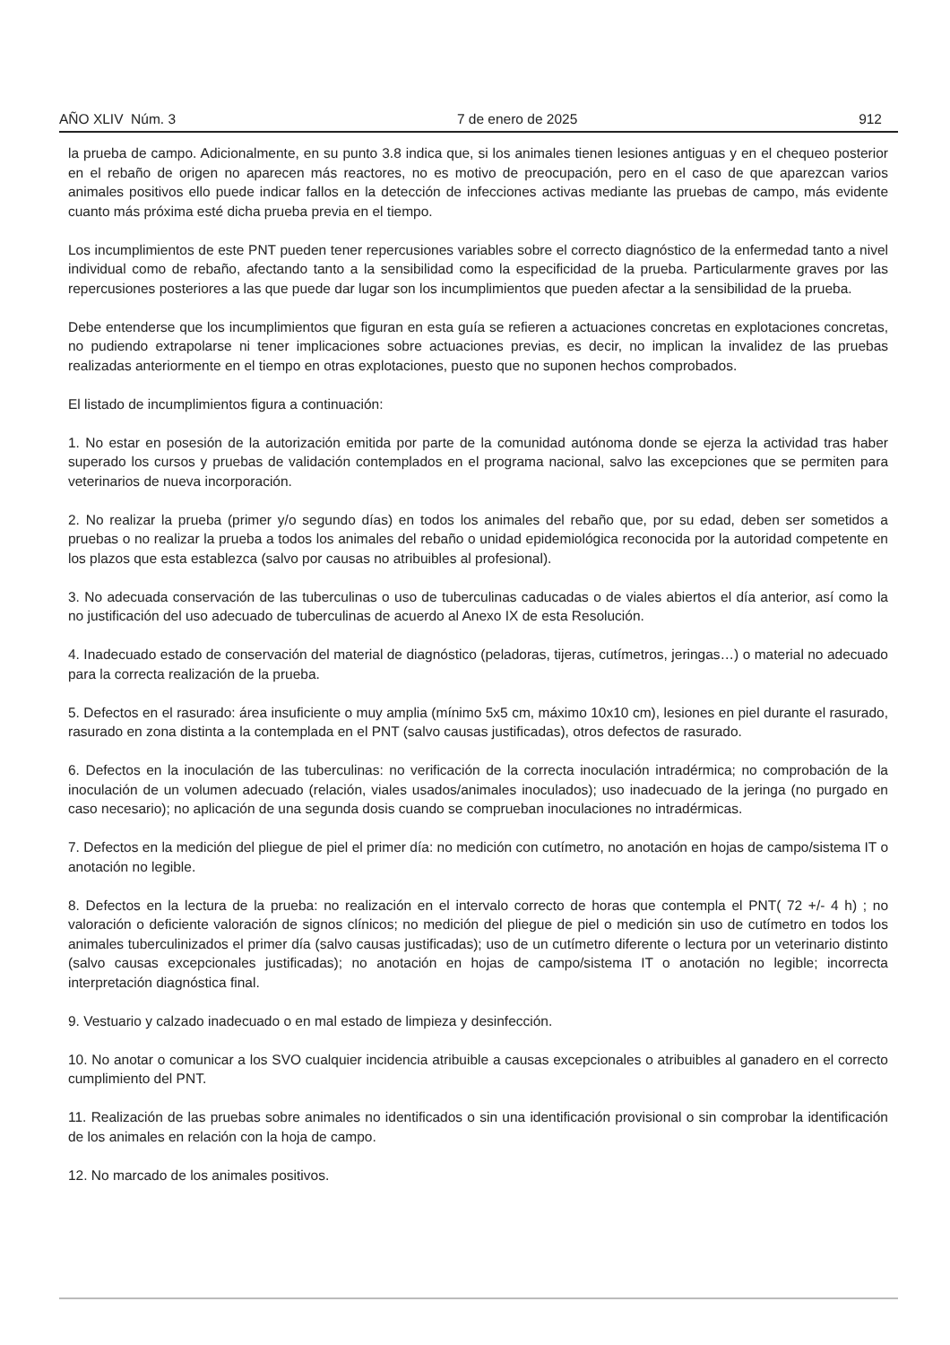AÑO XLIV Núm. 3 7 de enero de 2025 912
la prueba de campo. Adicionalmente, en su punto 3.8 indica que, si los animales tienen lesiones antiguas y en el chequeo posterior en el rebaño de origen no aparecen más reactores, no es motivo de preocupación, pero en el caso de que aparezcan varios animales positivos ello puede indicar fallos en la detección de infecciones activas mediante las pruebas de campo, más evidente cuanto más próxima esté dicha prueba previa en el tiempo.
Los incumplimientos de este PNT pueden tener repercusiones variables sobre el correcto diagnóstico de la enfermedad tanto a nivel individual como de rebaño, afectando tanto a la sensibilidad como la especificidad de la prueba. Particularmente graves por las repercusiones posteriores a las que puede dar lugar son los incumplimientos que pueden afectar a la sensibilidad de la prueba.
Debe entenderse que los incumplimientos que figuran en esta guía se refieren a actuaciones concretas en explotaciones concretas, no pudiendo extrapolarse ni tener implicaciones sobre actuaciones previas, es decir, no implican la invalidez de las pruebas realizadas anteriormente en el tiempo en otras explotaciones, puesto que no suponen hechos comprobados.
El listado de incumplimientos figura a continuación:
1. No estar en posesión de la autorización emitida por parte de la comunidad autónoma donde se ejerza la actividad tras haber superado los cursos y pruebas de validación contemplados en el programa nacional, salvo las excepciones que se permiten para veterinarios de nueva incorporación.
2. No realizar la prueba (primer y/o segundo días) en todos los animales del rebaño que, por su edad, deben ser sometidos a pruebas o no realizar la prueba a todos los animales del rebaño o unidad epidemiológica reconocida por la autoridad competente en los plazos que esta establezca (salvo por causas no atribuibles al profesional).
3. No adecuada conservación de las tuberculinas o uso de tuberculinas caducadas o de viales abiertos el día anterior, así como la no justificación del uso adecuado de tuberculinas de acuerdo al Anexo IX de esta Resolución.
4. Inadecuado estado de conservación del material de diagnóstico (peladoras, tijeras, cutímetros, jeringas…) o material no adecuado para la correcta realización de la prueba.
5. Defectos en el rasurado: área insuficiente o muy amplia (mínimo 5x5 cm, máximo 10x10 cm), lesiones en piel durante el rasurado, rasurado en zona distinta a la contemplada en el PNT (salvo causas justificadas), otros defectos de rasurado.
6. Defectos en la inoculación de las tuberculinas: no verificación de la correcta inoculación intradérmica; no comprobación de la inoculación de un volumen adecuado (relación, viales usados/animales inoculados); uso inadecuado de la jeringa (no purgado en caso necesario); no aplicación de una segunda dosis cuando se comprueban inoculaciones no intradérmicas.
7. Defectos en la medición del pliegue de piel el primer día: no medición con cutímetro, no anotación en hojas de campo/sistema IT o anotación no legible.
8. Defectos en la lectura de la prueba: no realización en el intervalo correcto de horas que contempla el PNT( 72 +/- 4 h) ; no valoración o deficiente valoración de signos clínicos; no medición del pliegue de piel o medición sin uso de cutímetro en todos los animales tuberculinizados el primer día (salvo causas justificadas); uso de un cutímetro diferente o lectura por un veterinario distinto (salvo causas excepcionales justificadas); no anotación en hojas de campo/sistema IT o anotación no legible; incorrecta interpretación diagnóstica final.
9. Vestuario y calzado inadecuado o en mal estado de limpieza y desinfección.
10. No anotar o comunicar a los SVO cualquier incidencia atribuible a causas excepcionales o atribuibles al ganadero en el correcto cumplimiento del PNT.
11. Realización de las pruebas sobre animales no identificados o sin una identificación provisional o sin comprobar la identificación de los animales en relación con la hoja de campo.
12. No marcado de los animales positivos.